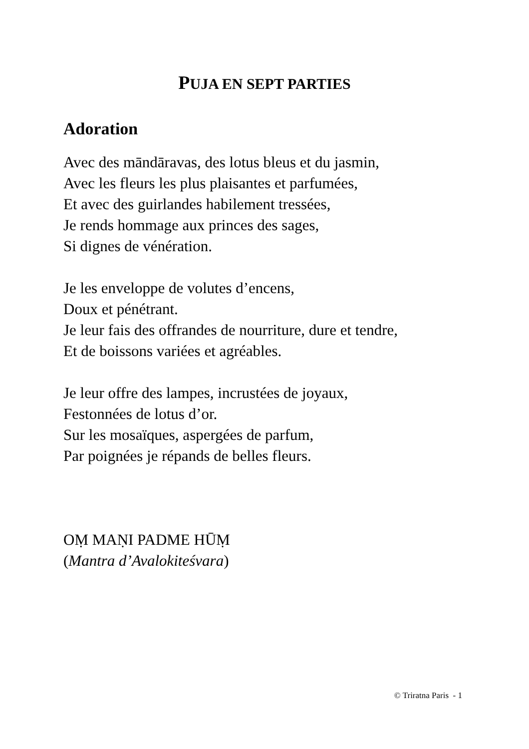PUJA EN SEPT PARTIES
Adoration
Avec des māndāravas, des lotus bleus et du jasmin,
Avec les fleurs les plus plaisantes et parfumées,
Et avec des guirlandes habilement tressées,
Je rends hommage aux princes des sages,
Si dignes de vénération.
Je les enveloppe de volutes d’encens,
Doux et pénétrant.
Je leur fais des offrandes de nourriture, dure et tendre,
Et de boissons variées et agréables.
Je leur offre des lampes, incrustées de joyaux,
Festonnées de lotus d’or.
Sur les mosaïques, aspergées de parfum,
Par poignées je répands de belles fleurs.
OṂ MAṆI PADME HŪṂ
(Mantra d’Avalokiteśvara)
© Triratna Paris - 1